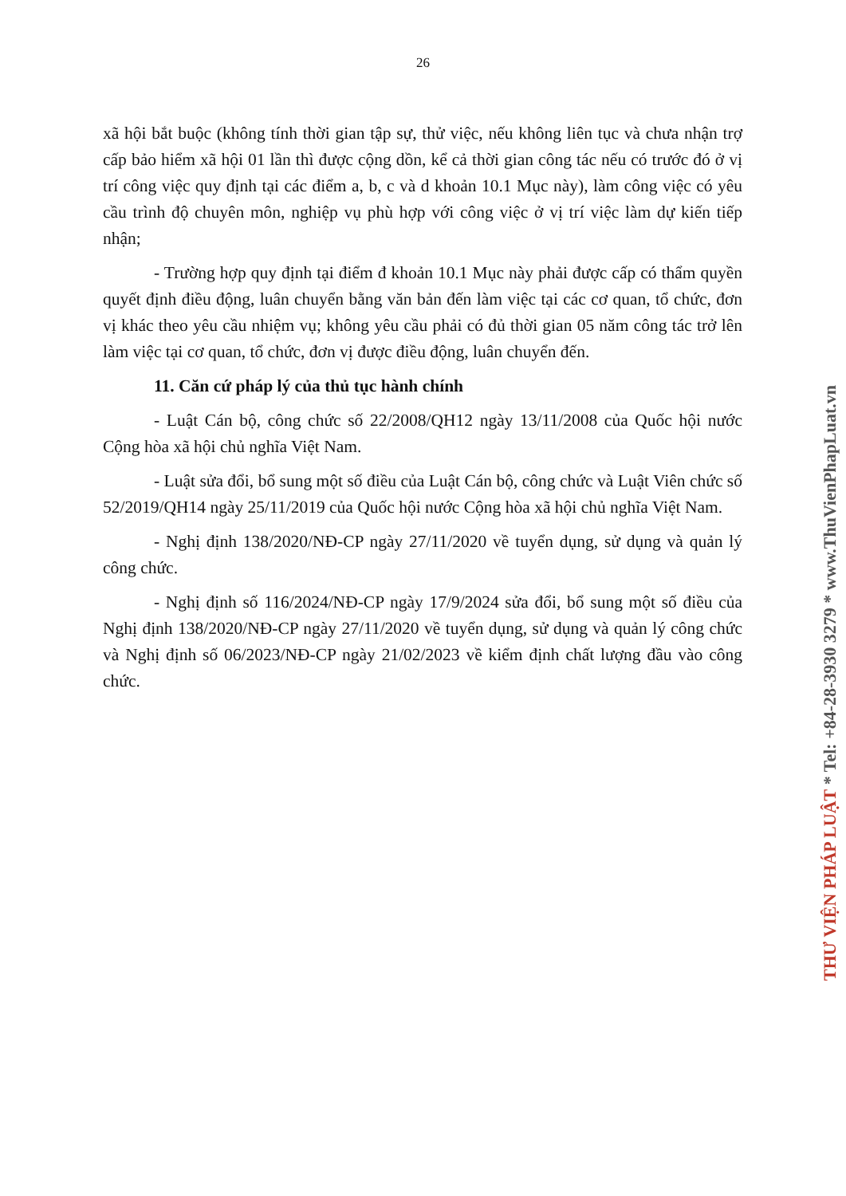26
xã hội bắt buộc (không tính thời gian tập sự, thử việc, nếu không liên tục và chưa nhận trợ cấp bảo hiểm xã hội 01 lần thì được cộng dồn, kể cả thời gian công tác nếu có trước đó ở vị trí công việc quy định tại các điểm a, b, c và d khoản 10.1 Mục này), làm công việc có yêu cầu trình độ chuyên môn, nghiệp vụ phù hợp với công việc ở vị trí việc làm dự kiến tiếp nhận;
- Trường hợp quy định tại điểm đ khoản 10.1 Mục này phải được cấp có thẩm quyền quyết định điều động, luân chuyển bằng văn bản đến làm việc tại các cơ quan, tổ chức, đơn vị khác theo yêu cầu nhiệm vụ; không yêu cầu phải có đủ thời gian 05 năm công tác trở lên làm việc tại cơ quan, tổ chức, đơn vị được điều động, luân chuyển đến.
11. Căn cứ pháp lý của thủ tục hành chính
- Luật Cán bộ, công chức số 22/2008/QH12 ngày 13/11/2008 của Quốc hội nước Cộng hòa xã hội chủ nghĩa Việt Nam.
- Luật sửa đổi, bổ sung một số điều của Luật Cán bộ, công chức và Luật Viên chức số 52/2019/QH14 ngày 25/11/2019 của Quốc hội nước Cộng hòa xã hội chủ nghĩa Việt Nam.
- Nghị định 138/2020/NĐ-CP ngày 27/11/2020 về tuyển dụng, sử dụng và quản lý công chức.
- Nghị định số 116/2024/NĐ-CP ngày 17/9/2024 sửa đổi, bổ sung một số điều của Nghị định 138/2020/NĐ-CP ngày 27/11/2020 về tuyển dụng, sử dụng và quản lý công chức và Nghị định số 06/2023/NĐ-CP ngày 21/02/2023 về kiểm định chất lượng đầu vào công chức.
THƯ VIỆN PHÁP LUẬT * Tel: +84-28-3930 3279 * www.ThuVienPhapLuat.vn